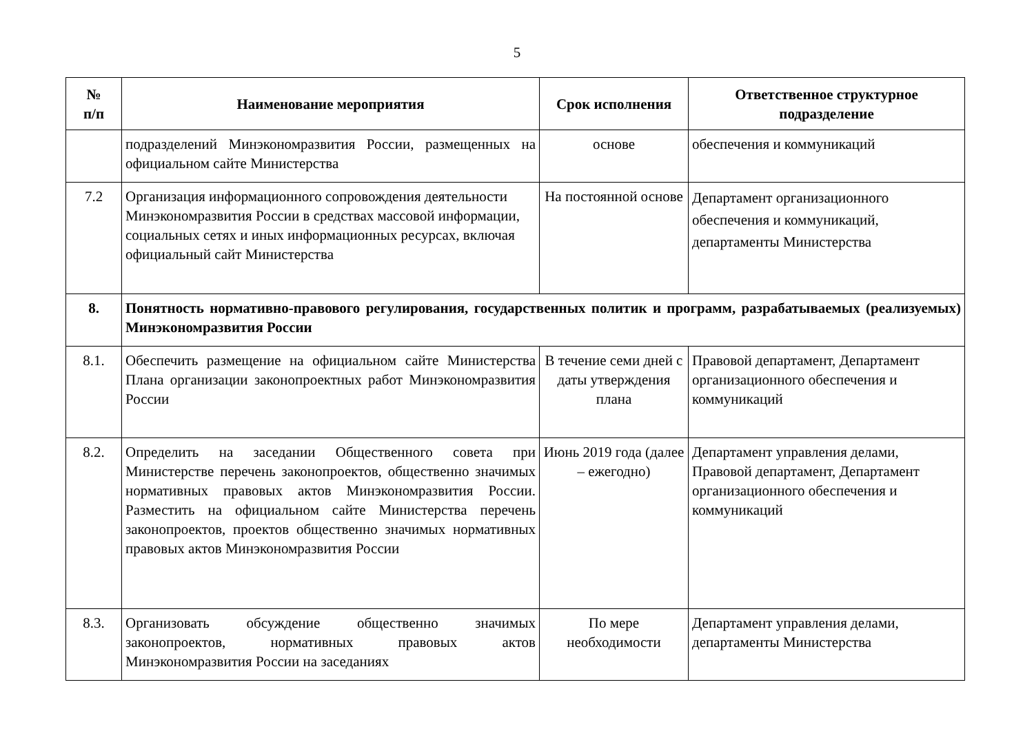5
| № п/п | Наименование мероприятия | Срок исполнения | Ответственное структурное подразделение |
| --- | --- | --- | --- |
| | подразделений Минэкономразвития России, размещенных на официальном сайте Министерства | основе | обеспечения и коммуникаций |
| 7.2 | Организация информационного сопровождения деятельности Минэкономразвития России в средствах массовой информации, социальных сетях и иных информационных ресурсах, включая официальный сайт Министерства | На постоянной основе | Департамент организационного обеспечения и коммуникаций, департаменты Министерства |
| 8. | Понятность нормативно-правового регулирования, государственных политик и программ, разрабатываемых (реализуемых) Минэкономразвития России | | |
| 8.1. | Обеспечить размещение на официальном сайте Министерства Плана организации законопроектных работ Минэкономразвития России | В течение семи дней с даты утверждения плана | Правовой департамент, Департамент организационного обеспечения и коммуникаций |
| 8.2. | Определить на заседании Общественного совета при Министерстве перечень законопроектов, общественно значимых нормативных правовых актов Минэкономразвития России. Разместить на официальном сайте Министерства перечень законопроектов, проектов общественно значимых нормативных правовых актов Минэкономразвития России | Июнь 2019 года (далее – ежегодно) | Департамент управления делами, Правовой департамент, Департамент организационного обеспечения и коммуникаций |
| 8.3. | Организовать обсуждение общественно значимых законопроектов, нормативных правовых актов Минэкономразвития России на заседаниях | По мере необходимости | Департамент управления делами, департаменты Министерства |